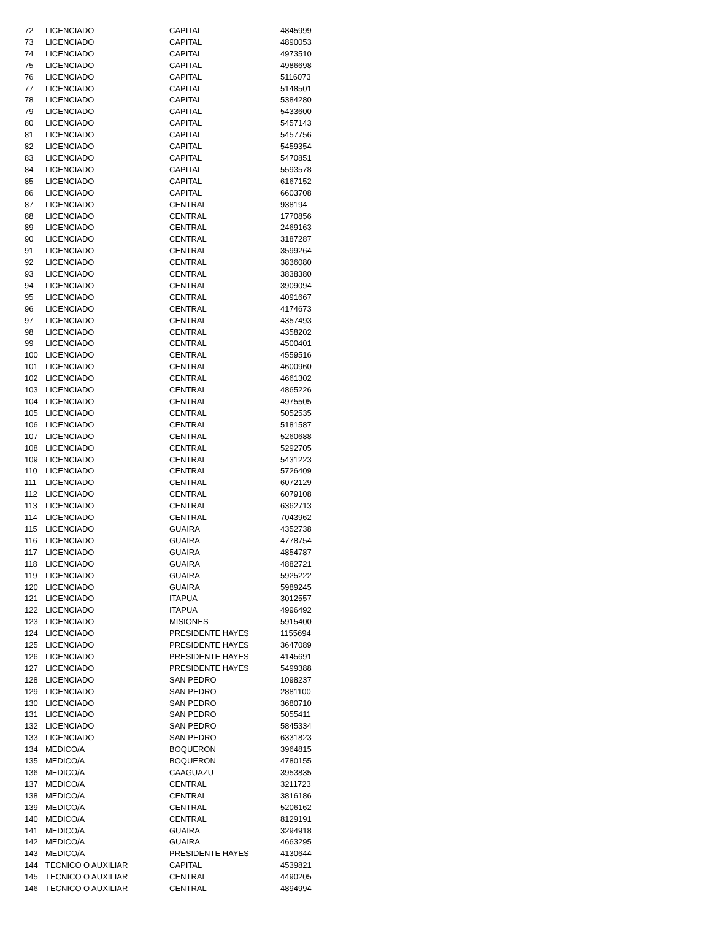| 72 | LICENCIADO | CAPITAL | 4845999 |
| 73 | LICENCIADO | CAPITAL | 4890053 |
| 74 | LICENCIADO | CAPITAL | 4973510 |
| 75 | LICENCIADO | CAPITAL | 4986698 |
| 76 | LICENCIADO | CAPITAL | 5116073 |
| 77 | LICENCIADO | CAPITAL | 5148501 |
| 78 | LICENCIADO | CAPITAL | 5384280 |
| 79 | LICENCIADO | CAPITAL | 5433600 |
| 80 | LICENCIADO | CAPITAL | 5457143 |
| 81 | LICENCIADO | CAPITAL | 5457756 |
| 82 | LICENCIADO | CAPITAL | 5459354 |
| 83 | LICENCIADO | CAPITAL | 5470851 |
| 84 | LICENCIADO | CAPITAL | 5593578 |
| 85 | LICENCIADO | CAPITAL | 6167152 |
| 86 | LICENCIADO | CAPITAL | 6603708 |
| 87 | LICENCIADO | CENTRAL | 938194 |
| 88 | LICENCIADO | CENTRAL | 1770856 |
| 89 | LICENCIADO | CENTRAL | 2469163 |
| 90 | LICENCIADO | CENTRAL | 3187287 |
| 91 | LICENCIADO | CENTRAL | 3599264 |
| 92 | LICENCIADO | CENTRAL | 3836080 |
| 93 | LICENCIADO | CENTRAL | 3838380 |
| 94 | LICENCIADO | CENTRAL | 3909094 |
| 95 | LICENCIADO | CENTRAL | 4091667 |
| 96 | LICENCIADO | CENTRAL | 4174673 |
| 97 | LICENCIADO | CENTRAL | 4357493 |
| 98 | LICENCIADO | CENTRAL | 4358202 |
| 99 | LICENCIADO | CENTRAL | 4500401 |
| 100 | LICENCIADO | CENTRAL | 4559516 |
| 101 | LICENCIADO | CENTRAL | 4600960 |
| 102 | LICENCIADO | CENTRAL | 4661302 |
| 103 | LICENCIADO | CENTRAL | 4865226 |
| 104 | LICENCIADO | CENTRAL | 4975505 |
| 105 | LICENCIADO | CENTRAL | 5052535 |
| 106 | LICENCIADO | CENTRAL | 5181587 |
| 107 | LICENCIADO | CENTRAL | 5260688 |
| 108 | LICENCIADO | CENTRAL | 5292705 |
| 109 | LICENCIADO | CENTRAL | 5431223 |
| 110 | LICENCIADO | CENTRAL | 5726409 |
| 111 | LICENCIADO | CENTRAL | 6072129 |
| 112 | LICENCIADO | CENTRAL | 6079108 |
| 113 | LICENCIADO | CENTRAL | 6362713 |
| 114 | LICENCIADO | CENTRAL | 7043962 |
| 115 | LICENCIADO | GUAIRA | 4352738 |
| 116 | LICENCIADO | GUAIRA | 4778754 |
| 117 | LICENCIADO | GUAIRA | 4854787 |
| 118 | LICENCIADO | GUAIRA | 4882721 |
| 119 | LICENCIADO | GUAIRA | 5925222 |
| 120 | LICENCIADO | GUAIRA | 5989245 |
| 121 | LICENCIADO | ITAPUA | 3012557 |
| 122 | LICENCIADO | ITAPUA | 4996492 |
| 123 | LICENCIADO | MISIONES | 5915400 |
| 124 | LICENCIADO | PRESIDENTE HAYES | 1155694 |
| 125 | LICENCIADO | PRESIDENTE HAYES | 3647089 |
| 126 | LICENCIADO | PRESIDENTE HAYES | 4145691 |
| 127 | LICENCIADO | PRESIDENTE HAYES | 5499388 |
| 128 | LICENCIADO | SAN PEDRO | 1098237 |
| 129 | LICENCIADO | SAN PEDRO | 2881100 |
| 130 | LICENCIADO | SAN PEDRO | 3680710 |
| 131 | LICENCIADO | SAN PEDRO | 5055411 |
| 132 | LICENCIADO | SAN PEDRO | 5845334 |
| 133 | LICENCIADO | SAN PEDRO | 6331823 |
| 134 | MEDICO/A | BOQUERON | 3964815 |
| 135 | MEDICO/A | BOQUERON | 4780155 |
| 136 | MEDICO/A | CAAGUAZU | 3953835 |
| 137 | MEDICO/A | CENTRAL | 3211723 |
| 138 | MEDICO/A | CENTRAL | 3816186 |
| 139 | MEDICO/A | CENTRAL | 5206162 |
| 140 | MEDICO/A | CENTRAL | 8129191 |
| 141 | MEDICO/A | GUAIRA | 3294918 |
| 142 | MEDICO/A | GUAIRA | 4663295 |
| 143 | MEDICO/A | PRESIDENTE HAYES | 4130644 |
| 144 | TECNICO O AUXILIAR | CAPITAL | 4539821 |
| 145 | TECNICO O AUXILIAR | CENTRAL | 4490205 |
| 146 | TECNICO O AUXILIAR | CENTRAL | 4894994 |